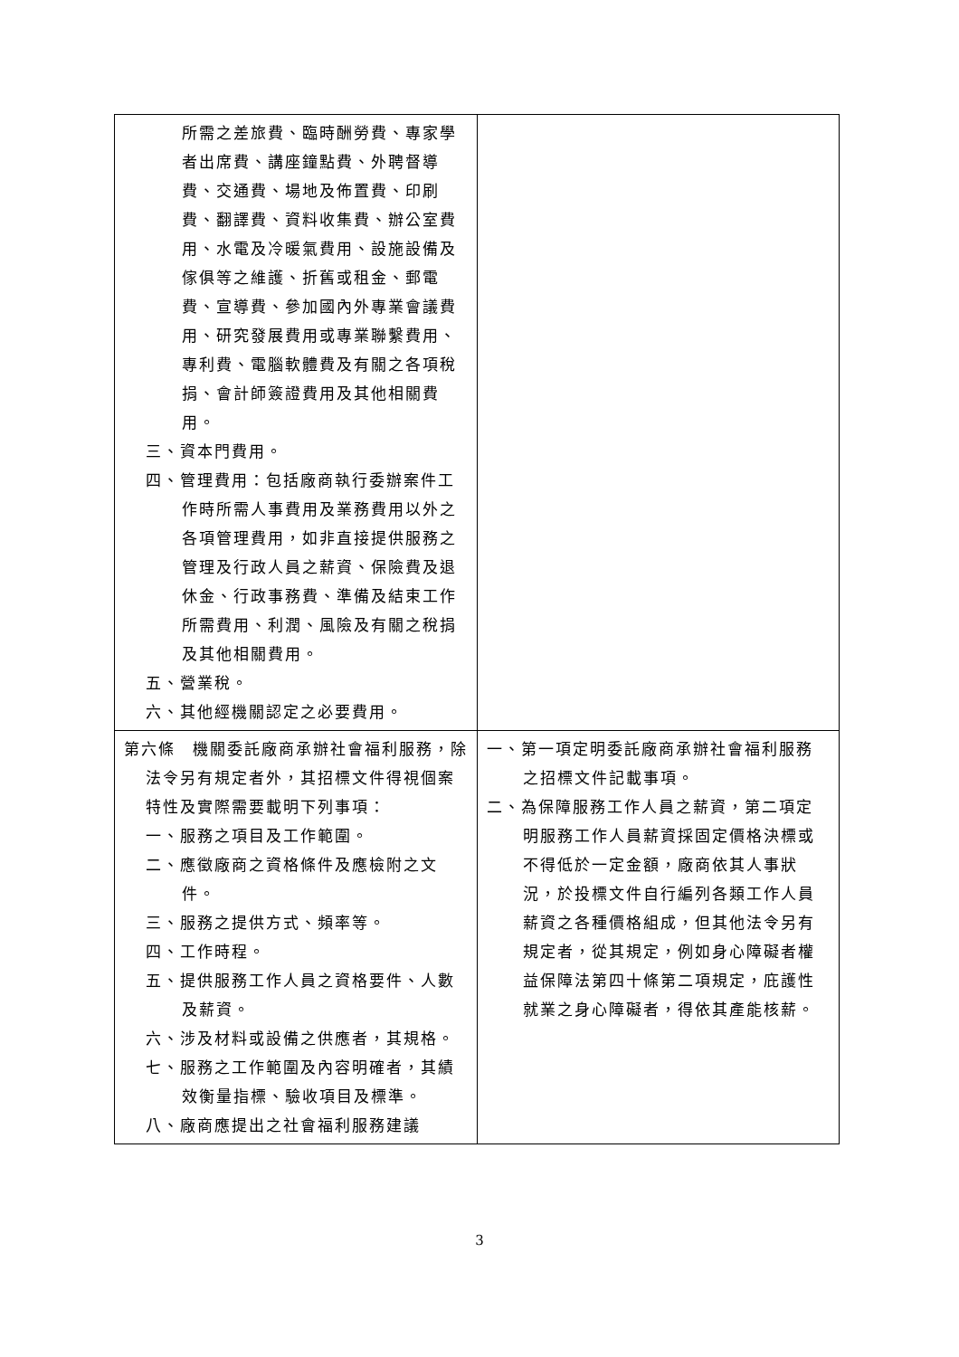| 所需之差旅費、臨時酬勞費、專家學者出席費、講座鐘點費、外聘督導費、交通費、場地及佈置費、印刷費、翻譯費、資料收集費、辦公室費用、水電及冷暖氣費用、設施設備及傢俱等之維護、折舊或租金、郵電費、宣導費、參加國內外專業會議費用、研究發展費用或專業聯繫費用、專利費、電腦軟體費及有關之各項稅捐、會計師簽證費用及其他相關費用。 三、資本門費用。 四、管理費用：包括廠商執行委辦案件工作時所需人事費用及業務費用以外之各項管理費用，如非直接提供服務之管理及行政人員之薪資、保險費及退休金、行政事務費、準備及結束工作所需費用、利潤、風險及有關之稅捐及其他相關費用。 五、營業稅。 六、其他經機關認定之必要費用。 | |
| 第六條 機關委託廠商承辦社會福利服務，除法令另有規定者外，其招標文件得視個案特性及實際需要載明下列事項： 一、服務之項目及工作範圍。 二、應徵廠商之資格條件及應檢附之文件。 三、服務之提供方式、頻率等。 四、工作時程。 五、提供服務工作人員之資格要件、人數及薪資。 六、涉及材料或設備之供應者，其規格。 七、服務之工作範圍及內容明確者，其績效衡量指標、驗收項目及標準。 八、廠商應提出之社會福利服務建議 | 一、第一項定明委託廠商承辦社會福利服務之招標文件記載事項。 二、為保障服務工作人員之薪資，第二項定明服務工作人員薪資採固定價格決標或不得低於一定金額，廠商依其人事狀況，於投標文件自行編列各類工作人員薪資之各種價格組成，但其他法令另有規定者，從其規定，例如身心障礙者權益保障法第四十條第二項規定，庇護性就業之身心障礙者，得依其產能核薪。 |
3